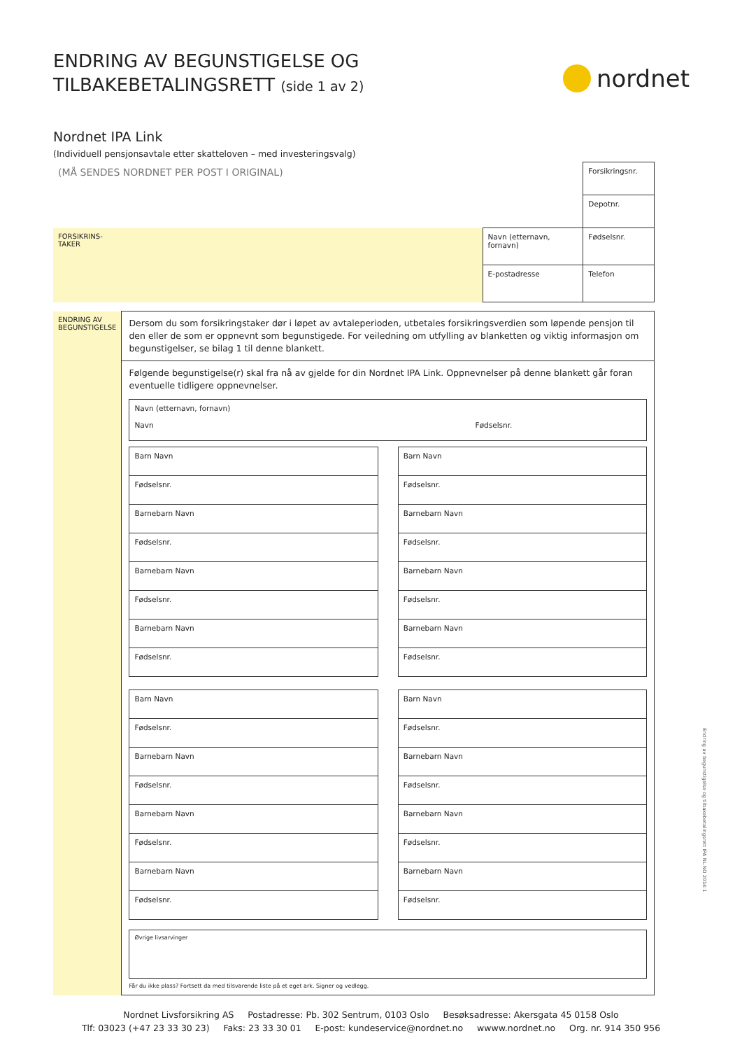ENDRING AV BEGUNSTIGELSE OG
TILBAKEBETALINGSRETT (side 1 av 2)
nordnet
Nordnet IPA Link
(Individuell pensjonsavtale etter skatteloven – med investeringsvalg)
| (MÅ SENDES NORDNET PER POST I ORIGINAL) | | Forsikringsnr. |
| | | Depotnr. |
| FORSIKRINS- TAKER | Navn (etternavn, fornavn) | Fødselsnr. |
| | E-postadresse | Telefon |
| ENDRING AV BEGUNSTIGELSE | Dersom du som forsikringstaker dør i løpet av avtaleperioden, utbetales forsikringsverdien som løpende pensjon til den eller de som er oppnevnt som begunstigede. For veiledning om utfylling av blanketten og viktig informasjon om begunstigelser, se bilag 1 til denne blankett. |
| | Følgende begunstigelse(r) skal fra nå av gjelde for din Nordnet IPA Link. Oppnevnelser på denne blankett går foran eventuelle tidligere oppnevnelser. / Navn (etternavn, fornavn) Navn Fødselsnr. / / Barn Navn / / Barn Navn / / Fødselsnr. / / Fødselsnr. / / Barnebarn Navn / / Barnebarn Navn / / Fødselsnr. / / Fødselsnr. / / Barnebarn Navn / / Barnebarn Navn / / Fødselsnr. / / Fødselsnr. / / Barnebarn Navn / / Barnebarn Navn / / Fødselsnr. / / Fødselsnr. / / Barn Navn / / Barn Navn / / Fødselsnr. / / Fødselsnr. / / Barnebarn Navn / / Barnebarn Navn / / Fødselsnr. / / Fødselsnr. / / Barnebarn Navn / / Barnebarn Navn / / Fødselsnr. / / Fødselsnr. / / Barnebarn Navn / / Barnebarn Navn / / Fødselsnr. / / Fødselsnr. / / Øvrige livsarvinger / Får du ikke plass? Fortsett da med tilsvarende liste på et eget ark. Signer og vedlegg. |
Endring av begunstigelse og tilbakebetalingsrett IPA NL.NO 2014:1
Nordnet Livsforsikring AS Postadresse: Pb. 302 Sentrum, 0103 Oslo Besøksadresse: Akersgata 45 0158 Oslo
Tlf: 03023 (+47 23 33 30 23) Faks: 23 33 30 01 E-post: kundeservice@nordnet.no wwww.nordnet.no Org. nr. 914 350 956